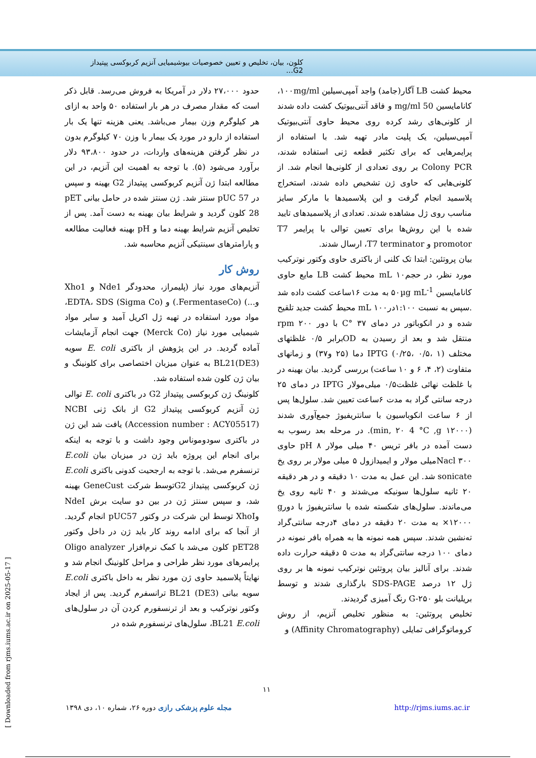کلون، بیان، تخلیص و تعیین خصوصیات بیوشیمیایی آنزیم کربوکسی پپتیداز G2…
حدود ۲۷،۰۰۰ دلار در آمریکا به فروش می‌رسد. قابل ذکر است که مقدار مصرف در هر بار استفاده ۵۰ واحد به ازای هر کیلوگرم وزن بیمار می‌باشد. یعنی هزینه تنها یک بار استفاده از دارو در مورد یک بیمار با وزن ۷۰ کیلوگرم بدون در نظر گرفتن هزینه‌های واردات، در حدود ۹۳،۸۰۰ دلار برآورد می‌شود (۵). با توجه به اهمیت این آنزیم، در این مطالعه ابتدا ژن آنزیم کربوکسی پپتیداز G2 بهینه و سپس در pUC 57 سنتز شد. ژن سنتز شده در حامل بیانی pET 28 کلون گردید و شرایط بیان بهینه به دست آمد. پس از تخلیص آنزیم شرایط بهینه دما و pH بهینه فعالیت مطالعه و پارامترهای سینتیکی آنزیم محاسبه شد.
روش کار
آنزیم‌های مورد نیاز (پلیمراز، محدودگر Nde1 و Xho1 و...) (FermentaseCo.) و EDTA، SDS (Sigma Co)، مواد مورد استفاده در تهیه ژل اکریل آمید و سایر مواد شیمیایی مورد نیاز (Merck Co) جهت انجام آزمایشات آماده گردید. در این پژوهش از باکتری E. coli سویه BL21(DE3) به عنوان میزبان اختصاصی برای کلونینگ و بیان ژن کلون شده استفاده شد.
کلونینگ ژن کربوکسی پپتیداز G2 در باکتری E. coli توالی ژن آنزیم کربوکسی پپتیداز G2 از بانک ژنی NCBI (Accession number : ACY05517) یافت شد این ژن در باکتری سودوموناس وجود داشت و با توجه به اینکه برای انجام این پروژه باید ژن در میزبان بیان E.coli ترنسفرم می‌شد. با توجه به ارجحیت کدونی باکتری E.coli ژن کربوکسی پپتیداز G2توسط شرکت GeneCust بهینه شد، و سپس سنتز ژن در بین دو سایت برش NdeI وXhoI توسط این شرکت در وکتور pUC57 انجام گردید. از آنجا که برای ادامه روند کار باید ژن در داخل وکتور pET28 کلون می‌شد با کمک نرم‌افزار Oligo analyzer پرایمرهای مورد نظر طراحی و مراحل کلونینگ انجام شد و نهایتاً پلاسمید حاوی ژن مورد نظر به داخل باکتری E.coli سویه بیانی BL21 (DE3) ترانسفرم گردید. پس از ایجاد وکتور نوترکیب و بعد از ترنسفورم کردن آن در سلول‌های BL21 E.coli، سلول‌های ترنسفورم شده در
محیط کشت LB آگار(جامد) واجد آمپی‌سیلین ۱۰۰mg/ml، کانامایسین 50 mg/ml و فاقد آنتی‌بیوتیک کشت داده شدند از کلونی‌های رشد کرده روی محیط حاوی آنتی‌بیوتیک آمپی‌سیلین، یک پلیت مادر تهیه شد. با استفاده از پرایمرهایی که برای تکثیر قطعه ژنی استفاده شدند، Colony PCR بر روی تعدادی از کلونی‌ها انجام شد. از کلونی‌هایی که حاوی ژن تشخیص داده شدند، استخراج پلاسمید انجام گرفت و این پلاسمیدها با مارکر سایز مناسب روی ژل مشاهده شدند. تعدادی از پلاسمیدهای تایید شده با این روش‌ها برای تعیین توالی با پرایمر T7 promotor و T7 terminator، ارسال شدند.
بیان پروتئین: ابتدا تک کلنی از باکتری حاوی وکتور نوترکیب مورد نظر، در حجمmL ۱۰ محیط کشت LB مایع حاوی کانامایسین ۵۰µg mL<sup>-1</sup> به مدت ۱۶ساعت کشت داده شد .سپس به نسبت ۱:۱۰۰درmL ۱۰۰ محیط کشت جدید تلقیح شده و در انکوباتور در دمای ۳۷ °C با دور ۲۰۰ rpm منتقل شد و بعد از رسیدن به ODبرابر ۰/۵ غلظتهای مختلف IPTG (۰/۲۵، ۰/۵، ۱) دما (۲۵ و۳۷) و زمانهای متفاوت (۲، ۴، ۶ و ۱۰ ساعت) بررسی گردید. بیان بهینه در با غلظت نهائی غلظت۰/۵ میلی‌مولار IPTG در دمای ۲۵ درجه سانتی گراد به مدت ۶ساعت تعیین شد. سلول‌ها پس از ۶ ساعت انکوباسیون با سانتریفیوژ جمع‌آوری شدند (min, ۲۰ 4 °C ,g ۱۲۰۰۰). در مرحله بعد رسوب به دست آمده در بافر تریس ۴۰ میلی مولار pH ۸ حاوی Nacl ۳۰۰میلی مولار و ایمیدازول ۵ میلی مولار بر روی یخ sonicate شد. این عمل به مدت ۱۰ دقیقه و در هر دقیقه ۲۰ ثانیه سلول‌ها سونیکه می‌شدند و ۴۰ ثانیه روی یخ می‌ماندند. سلول‌های شکسته شده با سانتریفیوژ با دورg ×۱۲۰۰۰ به مدت ۲۰ دقیقه در دمای ۴درجه سانتی‌گراد ته‌نشین شدند. سپس همه نمونه ها به همراه بافر نمونه در دمای ۱۰۰ درجه سانتی‌گراد به مدت ۵ دقیقه حرارت داده شدند. برای آنالیز بیان پروتئین نوترکیب نمونه ها بر روی ژل ۱۲ درصد SDS-PAGE بارگذاری شدند و توسط بریلیانت بلو G-۲۵۰ رنگ آمیزی گردیدند.
تخلیص پروتئین: به منظور تخلیص آنزیم، از روش کروماتوگرافی تمایلی (Affinity Chromatography) و
۱۱
مجله علوم پزشکی رازی دوره ۲۶، شماره ۱۰، دی ۱۳۹۸ http://rjms.iums.ac.ir
[ Downloaded from rjms.iums.ac.ir on 2025-05-17 ]